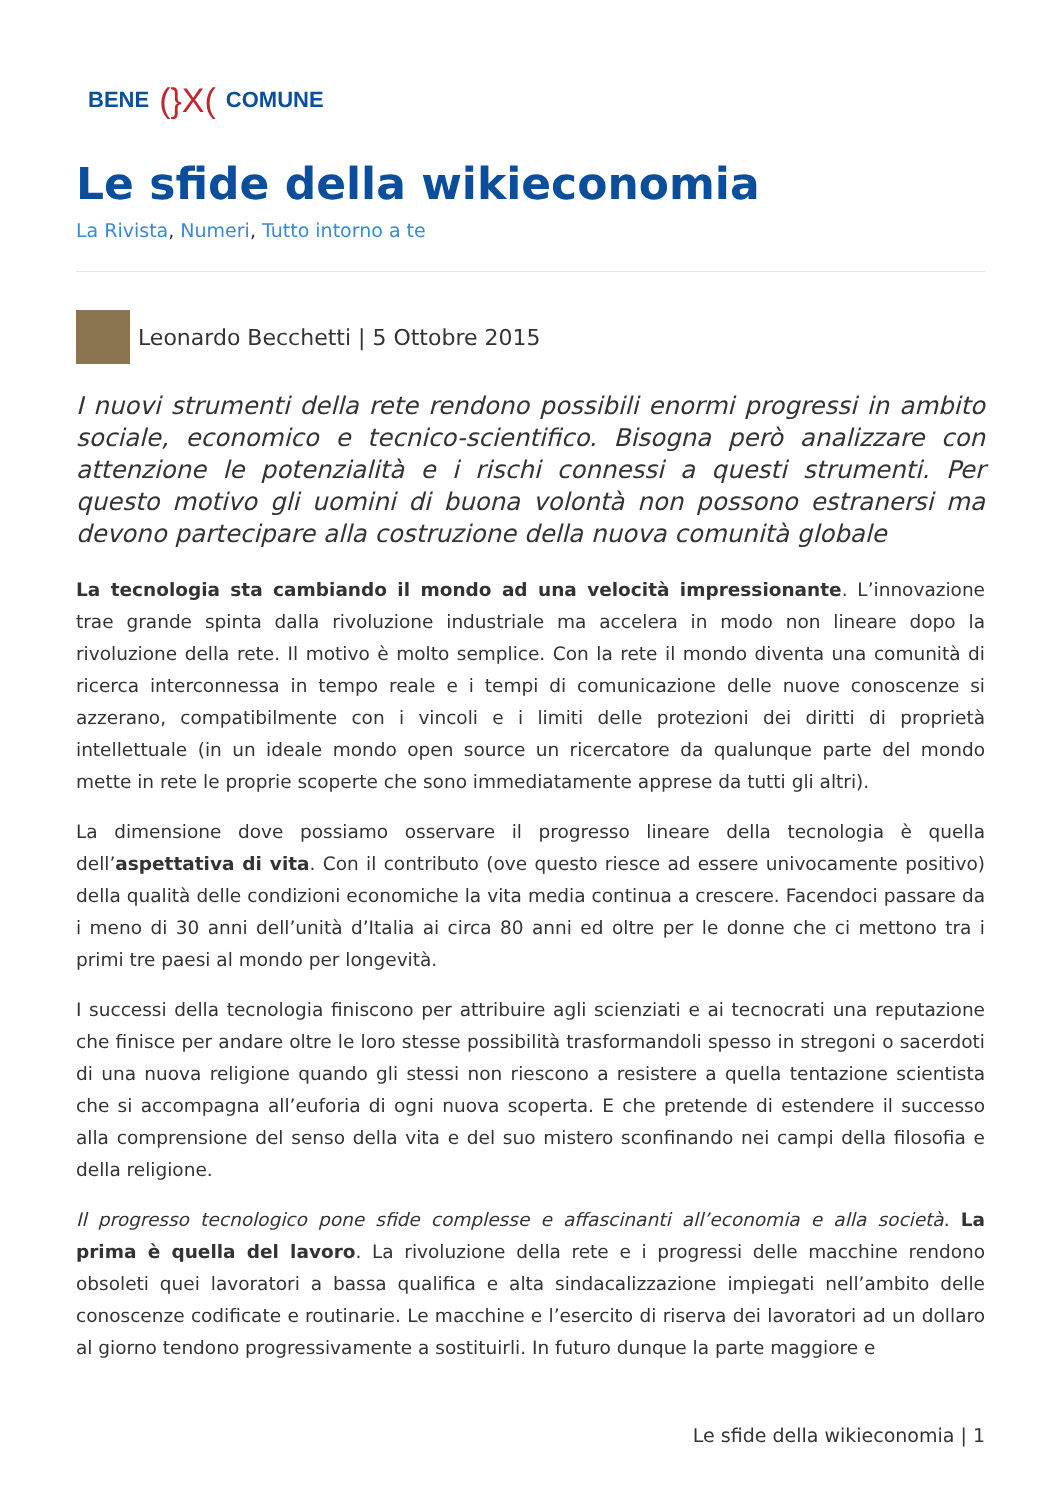BENE (}X( COMUNE
Le sfide della wikieconomia
La Rivista, Numeri, Tutto intorno a te
Leonardo Becchetti | 5 Ottobre 2015
I nuovi strumenti della rete rendono possibili enormi progressi in ambito sociale, economico e tecnico-scientifico. Bisogna però analizzare con attenzione le potenzialità e i rischi connessi a questi strumenti. Per questo motivo gli uomini di buona volontà non possono estranersi ma devono partecipare alla costruzione della nuova comunità globale
La tecnologia sta cambiando il mondo ad una velocità impressionante. L’innovazione trae grande spinta dalla rivoluzione industriale ma accelera in modo non lineare dopo la rivoluzione della rete. Il motivo è molto semplice. Con la rete il mondo diventa una comunità di ricerca interconnessa in tempo reale e i tempi di comunicazione delle nuove conoscenze si azzerano, compatibilmente con i vincoli e i limiti delle protezioni dei diritti di proprietà intellettuale (in un ideale mondo open source un ricercatore da qualunque parte del mondo mette in rete le proprie scoperte che sono immediatamente apprese da tutti gli altri).
La dimensione dove possiamo osservare il progresso lineare della tecnologia è quella dell’aspettativa di vita. Con il contributo (ove questo riesce ad essere univocamente positivo) della qualità delle condizioni economiche la vita media continua a crescere. Facendoci passare da i meno di 30 anni dell’unità d’Italia ai circa 80 anni ed oltre per le donne che ci mettono tra i primi tre paesi al mondo per longevità.
I successi della tecnologia finiscono per attribuire agli scienziati e ai tecnocrati una reputazione che finisce per andare oltre le loro stesse possibilità trasformandoli spesso in stregoni o sacerdoti di una nuova religione quando gli stessi non riescono a resistere a quella tentazione scientista che si accompagna all’euforia di ogni nuova scoperta. E che pretende di estendere il successo alla comprensione del senso della vita e del suo mistero sconfinando nei campi della filosofia e della religione.
Il progresso tecnologico pone sfide complesse e affascinanti all’economia e alla società. La prima è quella del lavoro. La rivoluzione della rete e i progressi delle macchine rendono obsoleti quei lavoratori a bassa qualifica e alta sindacalizzazione impiegati nell’ambito delle conoscenze codificate e routinarie. Le macchine e l’esercito di riserva dei lavoratori ad un dollaro al giorno tendono progressivamente a sostituirli. In futuro dunque la parte maggiore e
Le sfide della wikieconomia | 1